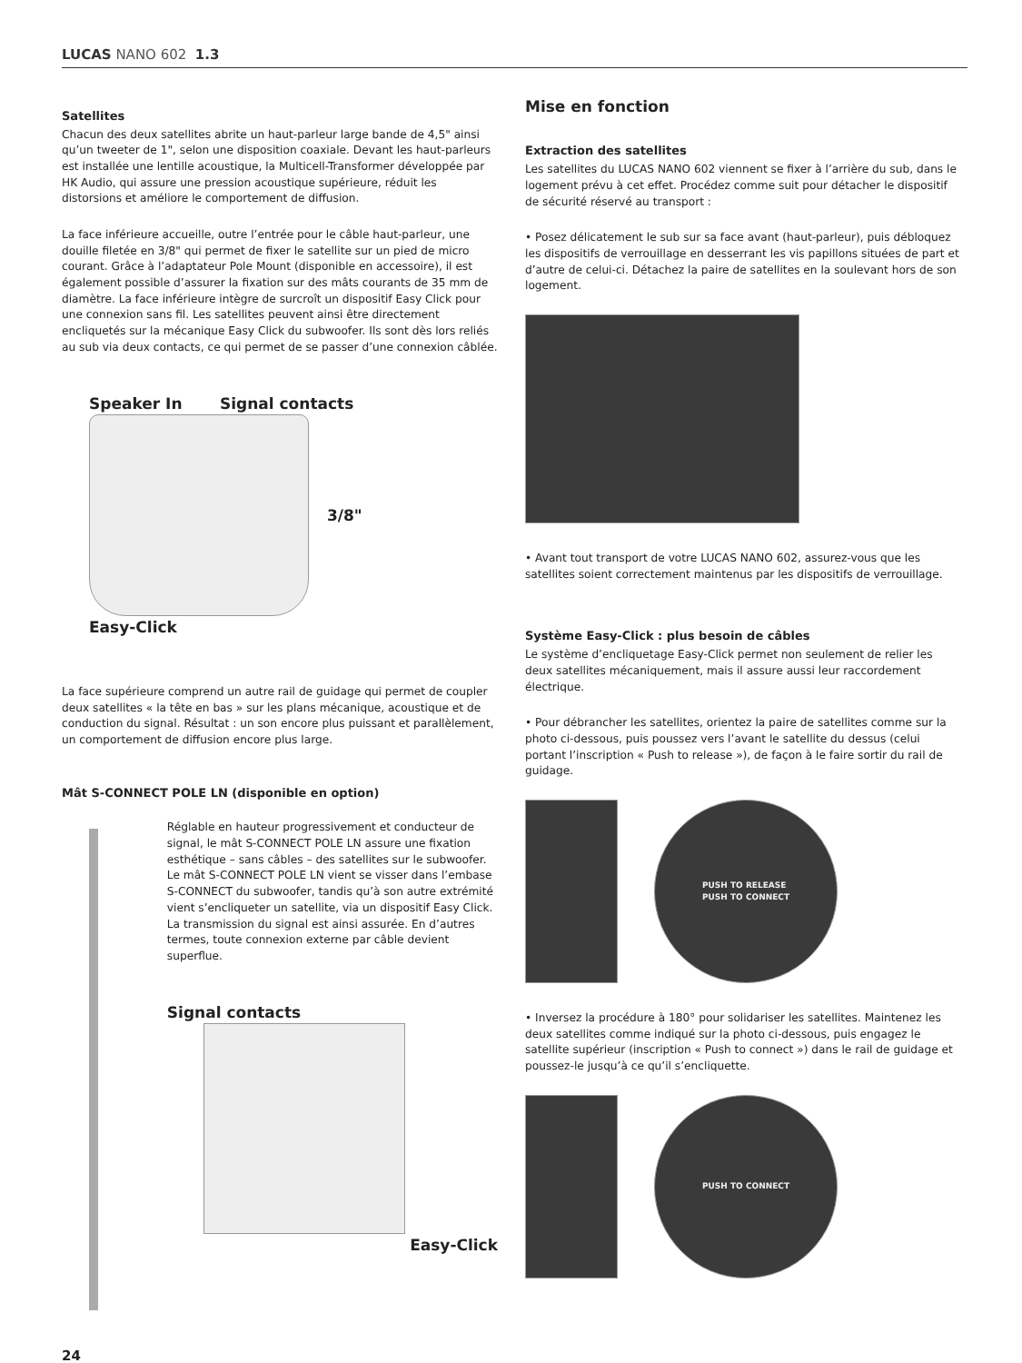LUCAS NANO 602 1.3
Satellites
Chacun des deux satellites abrite un haut-parleur large bande de 4,5" ainsi qu’un tweeter de 1", selon une disposition coaxiale. Devant les haut-parleurs est installée une lentille acoustique, la Multicell-Transformer développée par HK Audio, qui assure une pression acoustique supérieure, réduit les distorsions et améliore le comportement de diffusion.
La face inférieure accueille, outre l’entrée pour le câble haut-parleur, une douille filetée en 3/8" qui permet de fixer le satellite sur un pied de micro courant. Grâce à l’adaptateur Pole Mount (disponible en accessoire), il est également possible d’assurer la fixation sur des mâts courants de 35 mm de diamètre. La face inférieure intègre de surcroît un dispositif Easy Click pour une connexion sans fil. Les satellites peuvent ainsi être directement encliquetés sur la mécanique Easy Click du subwoofer. Ils sont dès lors reliés au sub via deux contacts, ce qui permet de se passer d’une connexion câblée.
Speaker In Signal contacts
3/8"
Easy-Click
La face supérieure comprend un autre rail de guidage qui permet de coupler deux satellites « la tête en bas » sur les plans mécanique, acoustique et de conduction du signal. Résultat : un son encore plus puissant et parallèlement, un comportement de diffusion encore plus large.
Mât S-CONNECT POLE LN (disponible en option)
Réglable en hauteur progressivement et conducteur de signal, le mât S-CONNECT POLE LN assure une fixation esthétique – sans câbles – des satellites sur le subwoofer. Le mât S-CONNECT POLE LN vient se visser dans l’embase S-CONNECT du subwoofer, tandis qu’à son autre extrémité vient s’encliqueter un satellite, via un dispositif Easy Click. La transmission du signal est ainsi assurée. En d’autres termes, toute connexion externe par câble devient superflue.
Signal contacts
Easy-Click
Mise en fonction
Extraction des satellites
Les satellites du LUCAS NANO 602 viennent se fixer à l’arrière du sub, dans le logement prévu à cet effet. Procédez comme suit pour détacher le dispositif de sécurité réservé au transport :
• Posez délicatement le sub sur sa face avant (haut-parleur), puis débloquez les dispositifs de verrouillage en desserrant les vis papillons situées de part et d’autre de celui-ci. Détachez la paire de satellites en la soulevant hors de son logement.
• Avant tout transport de votre LUCAS NANO 602, assurez-vous que les satellites soient correctement maintenus par les dispositifs de verrouillage.
Système Easy-Click : plus besoin de câbles
Le système d’encliquetage Easy-Click permet non seulement de relier les deux satellites mécaniquement, mais il assure aussi leur raccordement électrique.
• Pour débrancher les satellites, orientez la paire de satellites comme sur la photo ci-dessous, puis poussez vers l’avant le satellite du dessus (celui portant l’inscription « Push to release »), de façon à le faire sortir du rail de guidage.
PUSH TO RELEASE
PUSH TO CONNECT
• Inversez la procédure à 180° pour solidariser les satellites. Maintenez les deux satellites comme indiqué sur la photo ci-dessous, puis engagez le satellite supérieur (inscription « Push to connect ») dans le rail de guidage et poussez-le jusqu’à ce qu’il s’encliquette.
PUSH TO CONNECT
24